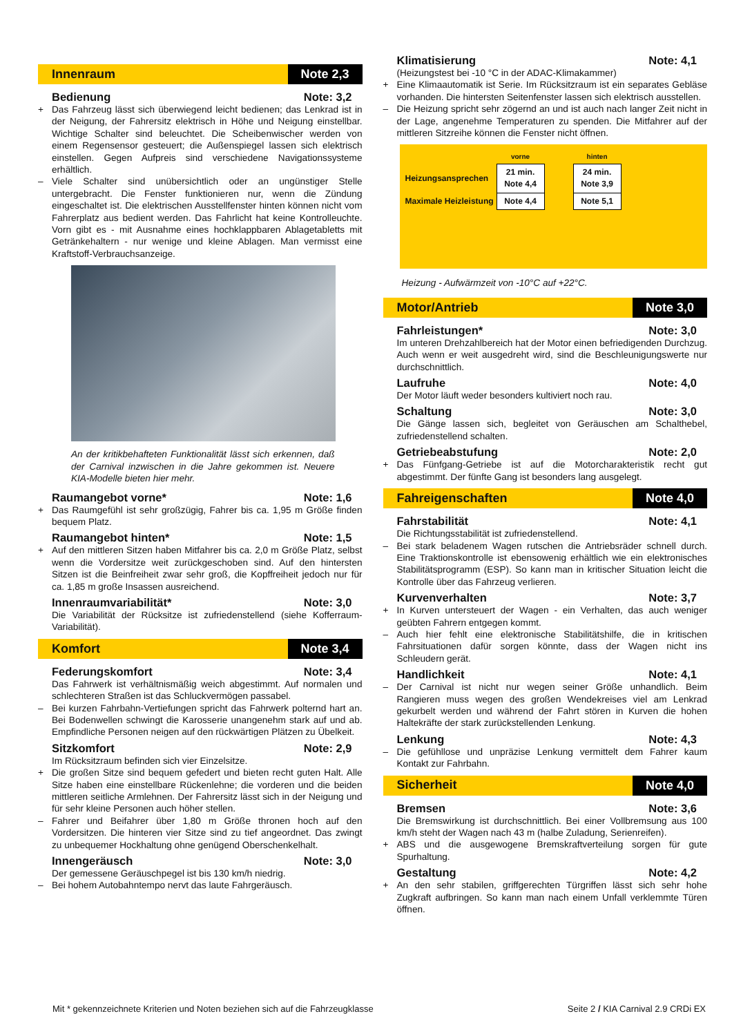Innenraum
Note 2,3
Bedienung Note: 3,2
+ Das Fahrzeug lässt sich überwiegend leicht bedienen; das Lenkrad ist in der Neigung, der Fahrersitz elektrisch in Höhe und Neigung einstellbar. Wichtige Schalter sind beleuchtet. Die Scheibenwischer werden von einem Regensensor gesteuert; die Außenspiegel lassen sich elektrisch einstellen. Gegen Aufpreis sind verschiedene Navigationssysteme erhältlich.
– Viele Schalter sind unübersichtlich oder an ungünstiger Stelle untergebracht. Die Fenster funktionieren nur, wenn die Zündung eingeschaltet ist. Die elektrischen Ausstellfenster hinten können nicht vom Fahrerplatz aus bedient werden. Das Fahrlicht hat keine Kontrolleuchte. Vorn gibt es - mit Ausnahme eines hochklappbaren Ablagetabletts mit Getränkehaltern - nur wenige und kleine Ablagen. Man vermisst eine Kraftstoff-Verbrauchsanzeige.
An der kritikbehafteten Funktionalität lässt sich erkennen, daß der Carnival inzwischen in die Jahre gekommen ist. Neuere KIA-Modelle bieten hier mehr.
Raumangebot vorne* Note: 1,6
+ Das Raumgefühl ist sehr großzügig, Fahrer bis ca. 1,95 m Größe finden bequem Platz.
Raumangebot hinten* Note: 1,5
+ Auf den mittleren Sitzen haben Mitfahrer bis ca. 2,0 m Größe Platz, selbst wenn die Vordersitze weit zurückgeschoben sind. Auf den hintersten Sitzen ist die Beinfreiheit zwar sehr groß, die Kopffreiheit jedoch nur für ca. 1,85 m große Insassen ausreichend.
Innenraumvariabilität* Note: 3,0
Die Variabilität der Rücksitze ist zufriedenstellend (siehe Kofferraum-Variabilität).
Komfort
Note 3,4
Federungskomfort Note: 3,4
Das Fahrwerk ist verhältnismäßig weich abgestimmt. Auf normalen und schlechteren Straßen ist das Schluckvermögen passabel.
– Bei kurzen Fahrbahn-Vertiefungen spricht das Fahrwerk polternd hart an. Bei Bodenwellen schwingt die Karosserie unangenehm stark auf und ab. Empfindliche Personen neigen auf den rückwärtigen Plätzen zu Übelkeit.
Sitzkomfort Note: 2,9
Im Rücksitzraum befinden sich vier Einzelsitze.
+ Die großen Sitze sind bequem gefedert und bieten recht guten Halt. Alle Sitze haben eine einstellbare Rückenlehne; die vorderen und die beiden mittleren seitliche Armlehnen. Der Fahrersitz lässt sich in der Neigung und für sehr kleine Personen auch höher stellen.
– Fahrer und Beifahrer über 1,80 m Größe thronen hoch auf den Vordersitzen. Die hinteren vier Sitze sind zu tief angeordnet. Das zwingt zu unbequemer Hockhaltung ohne genügend Oberschenkelhalt.
Innengeräusch Note: 3,0
Der gemessene Geräuschpegel ist bis 130 km/h niedrig.
– Bei hohem Autobahntempo nervt das laute Fahrgeräusch.
Klimatisierung Note: 4,1
(Heizungstest bei -10 °C in der ADAC-Klimakammer)
+ Eine Klimaautomatik ist Serie. Im Rücksitzraum ist ein separates Gebläse vorhanden. Die hintersten Seitenfenster lassen sich elektrisch ausstellen.
– Die Heizung spricht sehr zögernd an und ist auch nach langer Zeit nicht in der Lage, angenehme Temperaturen zu spenden. Die Mitfahrer auf der mittleren Sitzreihe können die Fenster nicht öffnen.
| | vorne | | hinten |
| --- | --- | --- | --- |
| Heizungsansprechen | 21 min. Note 4,4 | | 24 min. Note 3,9 |
| Maximale Heizleistung | Note 4,4 | | Note 5,1 |
Heizung - Aufwärmzeit von -10°C auf +22°C.
Motor/Antrieb
Note 3,0
Fahrleistungen* Note: 3,0
Im unteren Drehzahlbereich hat der Motor einen befriedigenden Durchzug. Auch wenn er weit ausgedreht wird, sind die Beschleunigungswerte nur durchschnittlich.
Laufruhe Note: 4,0
Der Motor läuft weder besonders kultiviert noch rau.
Schaltung Note: 3,0
Die Gänge lassen sich, begleitet von Geräuschen am Schalthebel, zufriedenstellend schalten.
Getriebeabstufung Note: 2,0
+ Das Fünfgang-Getriebe ist auf die Motorcharakteristik recht gut abgestimmt. Der fünfte Gang ist besonders lang ausgelegt.
Fahreigenschaften
Note 4,0
Fahrstabilität Note: 4,1
Die Richtungsstabilität ist zufriedenstellend.
– Bei stark beladenem Wagen rutschen die Antriebsräder schnell durch. Eine Traktionskontrolle ist ebensowenig erhältlich wie ein elektronisches Stabilitätsprogramm (ESP). So kann man in kritischer Situation leicht die Kontrolle über das Fahrzeug verlieren.
Kurvenverhalten Note: 3,7
+ In Kurven untersteuert der Wagen - ein Verhalten, das auch weniger geübten Fahrern entgegen kommt.
– Auch hier fehlt eine elektronische Stabilitätshilfe, die in kritischen Fahrsituationen dafür sorgen könnte, dass der Wagen nicht ins Schleudern gerät.
Handlichkeit Note: 4,1
– Der Carnival ist nicht nur wegen seiner Größe unhandlich. Beim Rangieren muss wegen des großen Wendekreises viel am Lenkrad gekurbelt werden und während der Fahrt stören in Kurven die hohen Haltekräfte der stark zurückstellenden Lenkung.
Lenkung Note: 4,3
– Die gefühllose und unpräzise Lenkung vermittelt dem Fahrer kaum Kontakt zur Fahrbahn.
Sicherheit
Note 4,0
Bremsen Note: 3,6
Die Bremswirkung ist durchschnittlich. Bei einer Vollbremsung aus 100 km/h steht der Wagen nach 43 m (halbe Zuladung, Serienreifen).
+ ABS und die ausgewogene Bremskraftverteilung sorgen für gute Spurhaltung.
Gestaltung Note: 4,2
+ An den sehr stabilen, griffgerechten Türgriffen lässt sich sehr hohe Zugkraft aufbringen. So kann man nach einem Unfall verklemmte Türen öffnen.
Mit * gekennzeichnete Kriterien und Noten beziehen sich auf die Fahrzeugklasse Seite 2 / KIA Carnival 2.9 CRDi EX